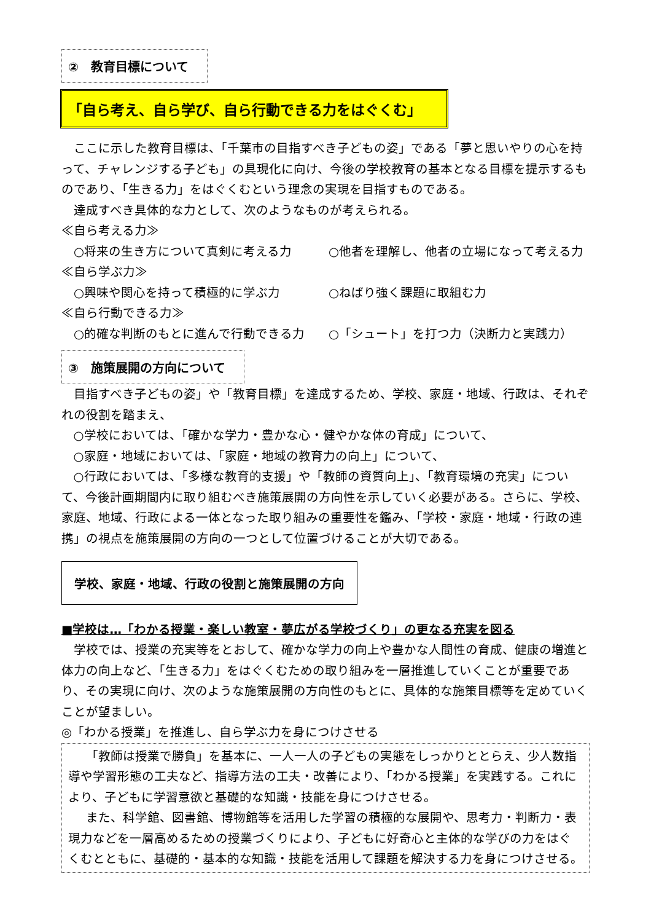②　教育目標について
「自ら考え、自ら学び、自ら行動できる力をはぐくむ」
ここに示した教育目標は、「千葉市の目指すべき子どもの姿」である「夢と思いやりの心を持って、チャレンジする子ども」の具現化に向け、今後の学校教育の基本となる目標を提示するものであり、「生きる力」をはぐくむという理念の実現を目指すものである。
達成すべき具体的な力として、次のようなものが考えられる。
≪自ら考える力≫
○将来の生き方について真剣に考える力 ○他者を理解し、他者の立場になって考える力
≪自ら学ぶ力≫
○興味や関心を持って積極的に学ぶ力 ○ねばり強く課題に取組む力
≪自ら行動できる力≫
○的確な判断のもとに進んで行動できる力 ○「シュート」を打つ力（決断力と実践力）
③　施策展開の方向について
目指すべき子どもの姿」や「教育目標」を達成するため、学校、家庭・地域、行政は、それぞれの役割を踏まえ、
○学校においては、「確かな学力・豊かな心・健やかな体の育成」について、
○家庭・地域においては、「家庭・地域の教育力の向上」について、
○行政においては、「多様な教育的支援」や「教師の資質向上」、「教育環境の充実」について、今後計画期間内に取り組むべき施策展開の方向性を示していく必要がある。さらに、学校、家庭、地域、行政による一体となった取り組みの重要性を鑑み、「学校・家庭・地域・行政の連携」の視点を施策展開の方向の一つとして位置づけることが大切である。
学校、家庭・地域、行政の役割と施策展開の方向
■学校は…「わかる授業・楽しい教室・夢広がる学校づくり」の更なる充実を図る
学校では、授業の充実等をとおして、確かな学力の向上や豊かな人間性の育成、健康の増進と体力の向上など、「生きる力」をはぐくむための取り組みを一層推進していくことが重要であり、その実現に向け、次のような施策展開の方向性のもとに、具体的な施策目標等を定めていくことが望ましい。
◎「わかる授業」を推進し、自ら学ぶ力を身につけさせる
「教師は授業で勝負」を基本に、一人一人の子どもの実態をしっかりととらえ、少人数指導や学習形態の工夫など、指導方法の工夫・改善により、「わかる授業」を実践する。これにより、子どもに学習意欲と基礎的な知識・技能を身につけさせる。
また、科学館、図書館、博物館等を活用した学習の積極的な展開や、思考力・判断力・表現力などを一層高めるための授業づくりにより、子どもに好奇心と主体的な学びの力をはぐくむとともに、基礎的・基本的な知識・技能を活用して課題を解決する力を身につけさせる。